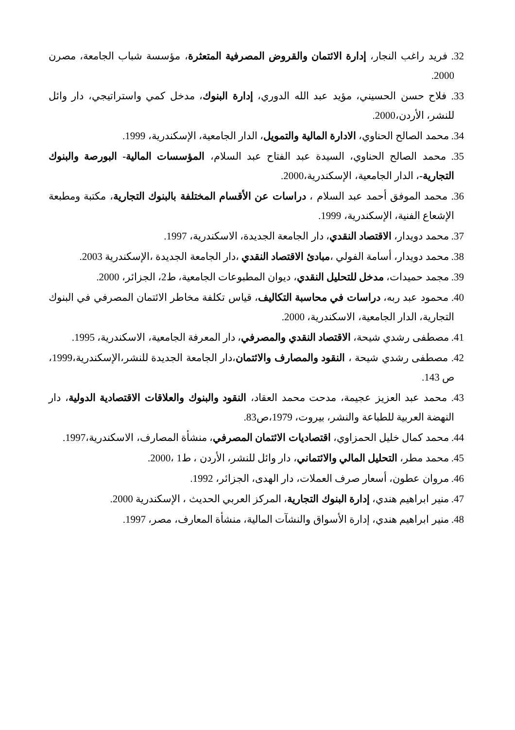32. فريد راغب النجار، إدارة الائتمان والقروض المصرفية المتعثرة، مؤسسة شباب الجامعة، مصرن 2000.
33. فلاح حسن الحسيني، مؤيد عبد الله الدوري، إدارة البنوك، مدخل كمي واستراتيجي، دار وائل للنشر، الأردن،2000.
34. محمد الصالح الحناوي، الادارة المالية والتمويل، الدار الجامعية، الإسكندرية، 1999.
35. محمد الصالح الحناوي، السيدة عبد الفتاح عبد السلام، المؤسسات المالية- البورصة والبنوك التجارية-، الدار الجامعية، الإسكندرية،2000.
36. محمد الموفق أحمد عبد السلام ، دراسات عن الأقسام المختلفة بالبنوك التجارية، مكتبة ومطبعة الإشعاع الفنية، الإسكندرية، 1999.
37. محمد دويدار، الاقتصاد النقدي، دار الجامعة الجديدة، الاسكندرية، 1997.
38. محمد دويدار، أسامة الفولي ،مبادئ الاقتصاد النقدي ،دار الجامعة الجديدة ،الإسكندرية 2003.
39. مجمد حميدات، مدخل للتحليل النقدي، ديوان المطبوعات الجامعية، ط2، الجزائر، 2000.
40. محمود عبد ربه، دراسات في محاسبة التكاليف، قياس تكلفة مخاطر الائتمان المصرفي في البنوك التجارية، الدار الجامعية، الاسكندرية، 2000.
41. مصطفى رشدي شيحة، الاقتصاد النقدي والمصرفي، دار المعرفة الجامعية، الاسكندرية، 1995.
42. مصطفى رشدي شيحة ، النقود والمصارف والائتمان،دار الجامعة الجديدة للنشر،الإسكندرية،1999، ص 143.
43. محمد عبد العزيز عجيمة، مدحت محمد العقاد، النقود والبنوك والعلاقات الاقتصادية الدولية، دار النهضة العربية للطباعة والنشر، بيروت، 1979،ص83.
44. محمد كمال خليل الحمزاوي، اقتصاديات الائتمان المصرفي، منشأة المصارف، الاسكندرية،1997.
45. محمد مطر، التحليل المالي والائتماني، دار وائل للنشر، الأردن ، ط1 ،2000.
46. مروان عطون، أسعار صرف العملات، دار الهدى، الجزائر، 1992.
47. منير ابراهيم هندي، إدارة البنوك التجارية، المركز العربي الحديث ، الإسكندرية 2000.
48. منير ابراهيم هندي، إدارة الأسواق والنشآت المالية، منشأة المعارف، مصر، 1997.